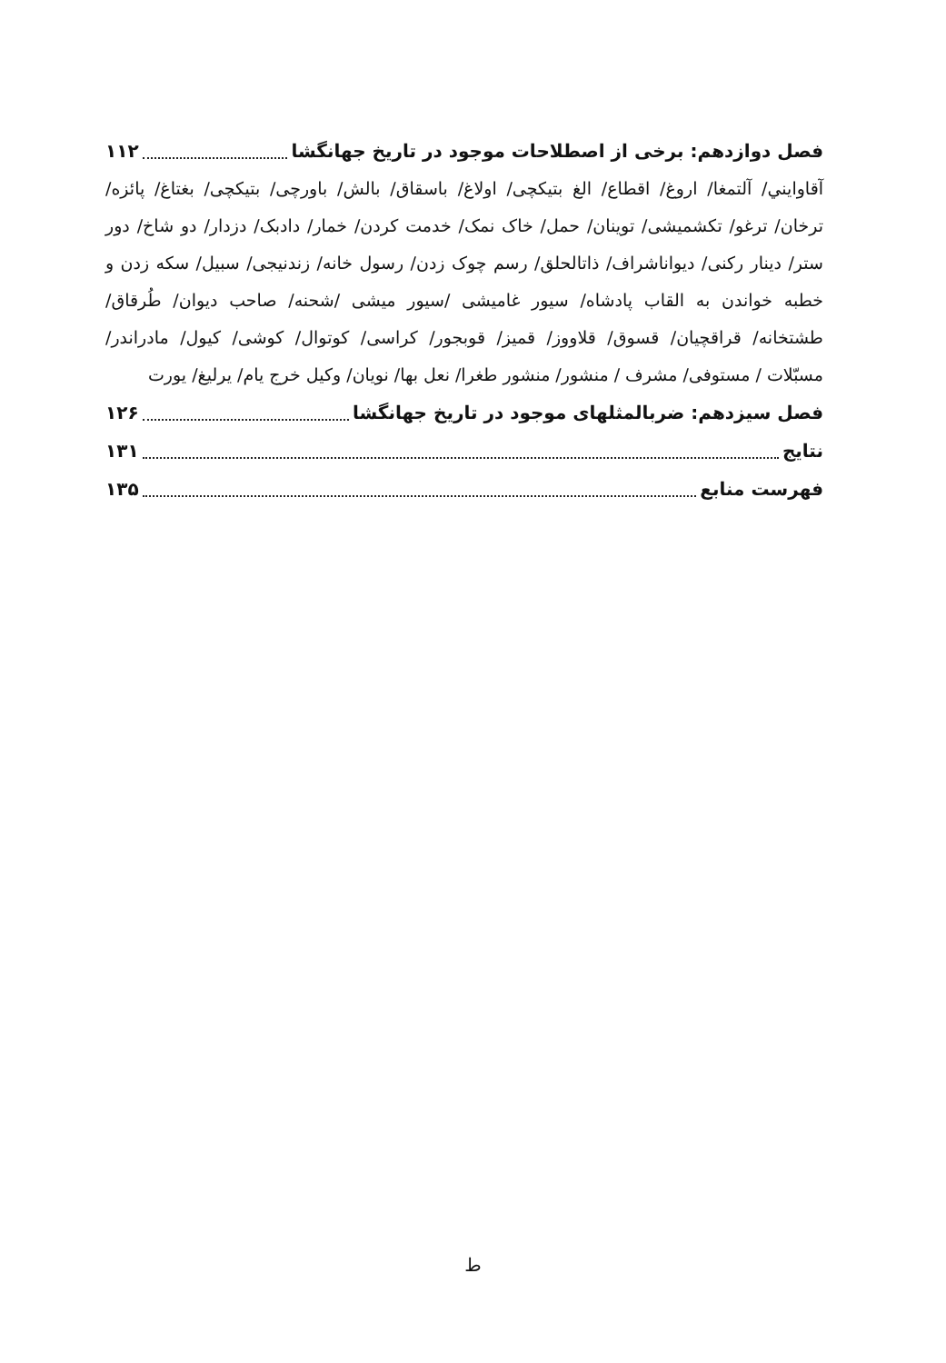فصل دوازدهم: برخی از اصطلاحات موجود در تاریخ جهانگشا ۱۱۲
آقاوایني/ آلتمغا/ اروغ/ اقطاع/ الغ بتیکچی/ اولاغ/ باسقاق/ بالش/ باورچی/ بتیکچی/ بغتاغ/ پائزه/ ترخان/ ترغو/ تکشمیشی/ توینان/ حمل/ خاک نمک/ خدمت کردن/ خمار/ دادبک/ دزدار/ دو شاخ/ دور ستر/ دینار رکنی/ دیواناشراف/ ذاتالحلق/ رسم چوک زدن/ رسول خانه/ زندنیجی/ سبیل/ سکه زدن و خطبه خواندن به القاب پادشاه/ سیور غامیشی /سیور میشی /شحنه/ صاحب دیوان/ طُرقاق/ طشتخانه/ قراقچیان/ قسوق/ قلاووز/ قمیز/ قوبجور/ کراسی/ کوتوال/ کوشی/ کیول/ مادراندر/ مسبّلات / مستوفی/ مشرف / منشور/ منشور طغرا/ نعل بها/ نویان/ وکیل خرج یام/ یرلیغ/ یورت
فصل سیزدهم: ضربالمثلهای موجود در تاریخ جهانگشا ۱۲۶
نتایج ۱۳۱
فهرست منابع ۱۳۵
ط